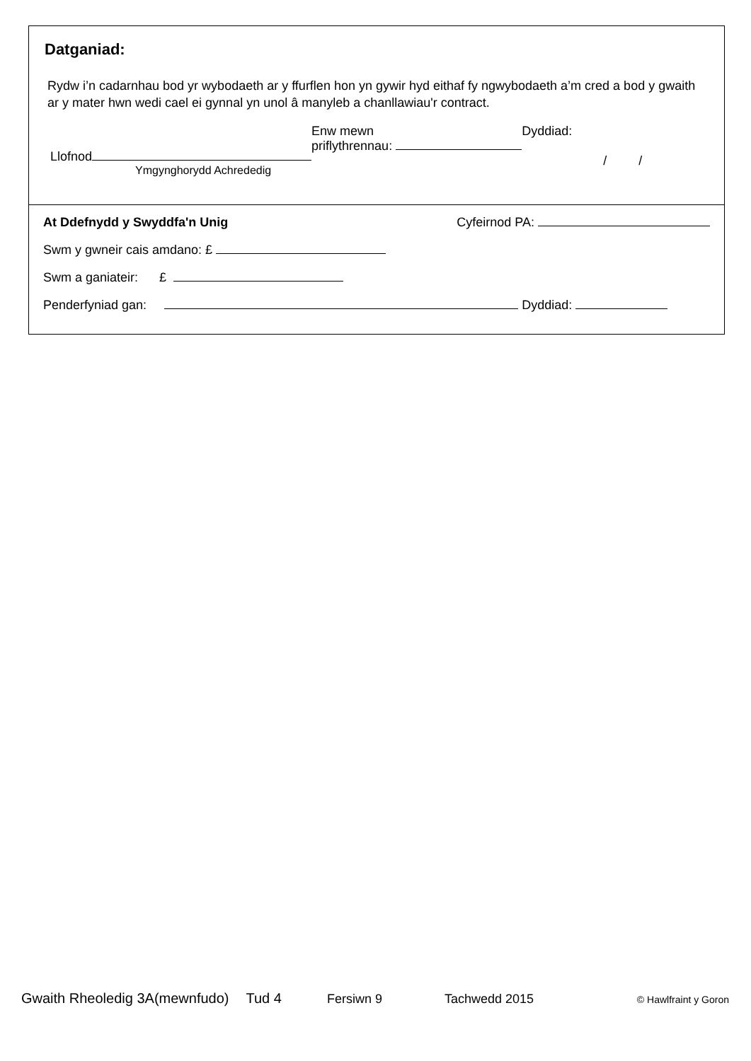Datganiad:
Rydw i’n cadarnhau bod yr wybodaeth ar y ffurflen hon yn gywir hyd eithaf fy ngwybodaeth a’m cred a bod y gwaith ar y mater hwn wedi cael ei gynnal yn unol â manyleb a chanllawiau'r contract.
Llofnod
Ymgynghorydd Achrededig
Enw mewn
priflythrennau:
Dyddiad:
/ /
At Ddefnydd y Swyddfa'n Unig Cyfeirnod PA:
Swm y gwneir cais amdano: £
Swm a ganiateir: £
Penderfyniad gan: Dyddiad:
Gwaith Rheoledig 3A(mewnfudo) Tud 4 Fersiwn 9 Tachwedd 2015 © Hawlfraint y Goron